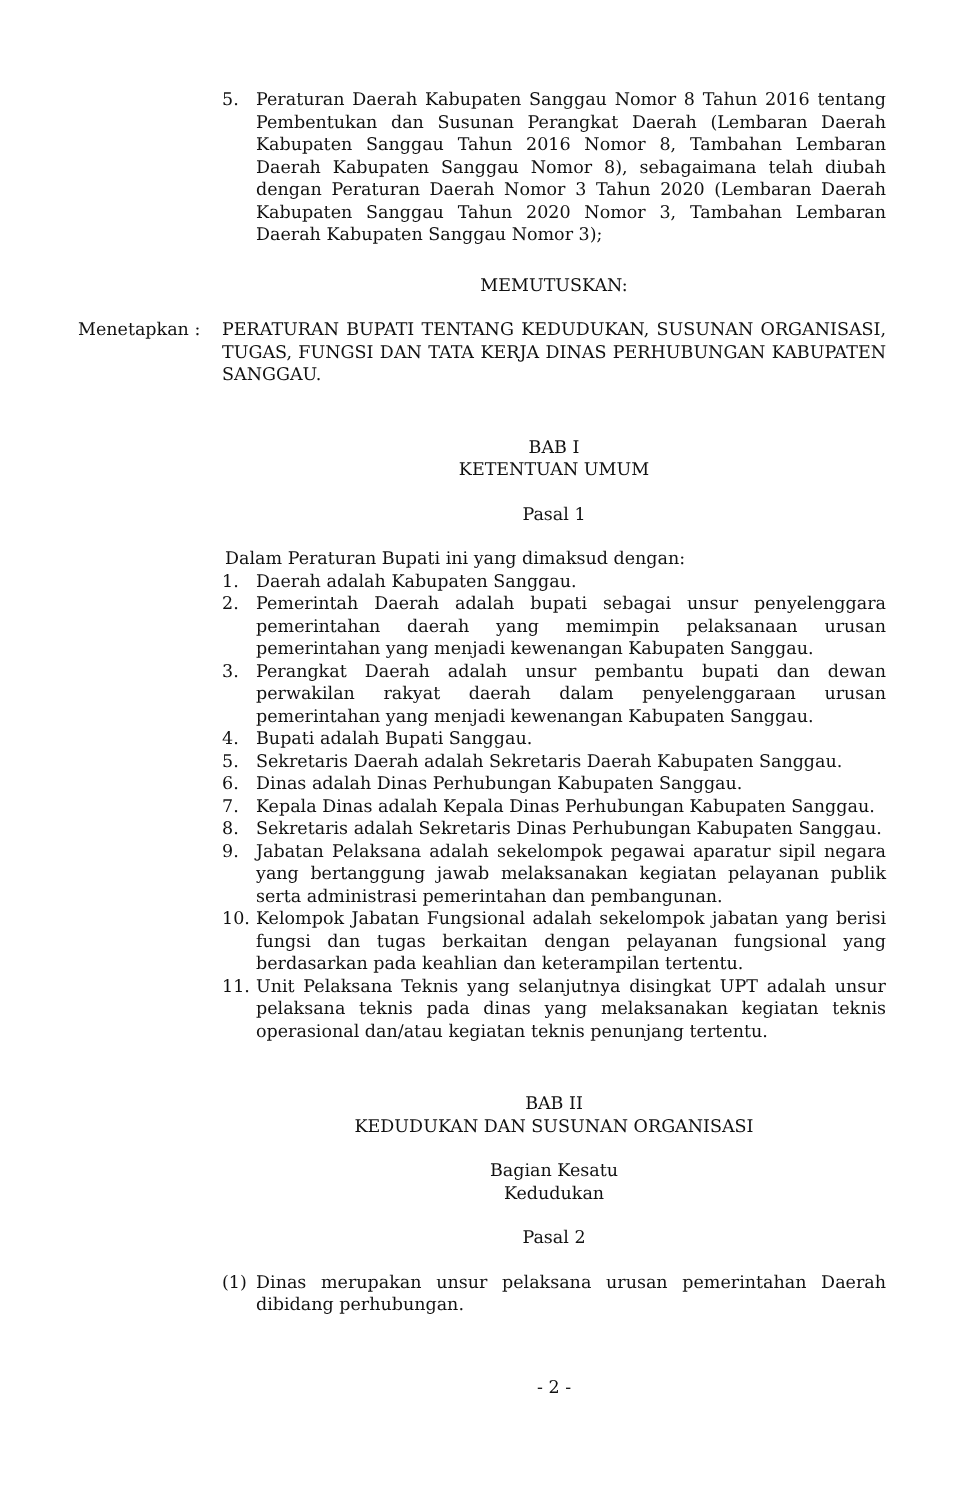5. Peraturan Daerah Kabupaten Sanggau Nomor 8 Tahun 2016 tentang Pembentukan dan Susunan Perangkat Daerah (Lembaran Daerah Kabupaten Sanggau Tahun 2016 Nomor 8, Tambahan Lembaran Daerah Kabupaten Sanggau Nomor 8), sebagaimana telah diubah dengan Peraturan Daerah Nomor 3 Tahun 2020 (Lembaran Daerah Kabupaten Sanggau Tahun 2020 Nomor 3, Tambahan Lembaran Daerah Kabupaten Sanggau Nomor 3);
MEMUTUSKAN:
Menetapkan : PERATURAN BUPATI TENTANG KEDUDUKAN, SUSUNAN ORGANISASI, TUGAS, FUNGSI DAN TATA KERJA DINAS PERHUBUNGAN KABUPATEN SANGGAU.
BAB I
KETENTUAN UMUM
Pasal 1
Dalam Peraturan Bupati ini yang dimaksud dengan:
1. Daerah adalah Kabupaten Sanggau.
2. Pemerintah Daerah adalah bupati sebagai unsur penyelenggara pemerintahan daerah yang memimpin pelaksanaan urusan pemerintahan yang menjadi kewenangan Kabupaten Sanggau.
3. Perangkat Daerah adalah unsur pembantu bupati dan dewan perwakilan rakyat daerah dalam penyelenggaraan urusan pemerintahan yang menjadi kewenangan Kabupaten Sanggau.
4. Bupati adalah Bupati Sanggau.
5. Sekretaris Daerah adalah Sekretaris Daerah Kabupaten Sanggau.
6. Dinas adalah Dinas Perhubungan Kabupaten Sanggau.
7. Kepala Dinas adalah Kepala Dinas Perhubungan Kabupaten Sanggau.
8. Sekretaris adalah Sekretaris Dinas Perhubungan Kabupaten Sanggau.
9. Jabatan Pelaksana adalah sekelompok pegawai aparatur sipil negara yang bertanggung jawab melaksanakan kegiatan pelayanan publik serta administrasi pemerintahan dan pembangunan.
10. Kelompok Jabatan Fungsional adalah sekelompok jabatan yang berisi fungsi dan tugas berkaitan dengan pelayanan fungsional yang berdasarkan pada keahlian dan keterampilan tertentu.
11. Unit Pelaksana Teknis yang selanjutnya disingkat UPT adalah unsur pelaksana teknis pada dinas yang melaksanakan kegiatan teknis operasional dan/atau kegiatan teknis penunjang tertentu.
BAB II
KEDUDUKAN DAN SUSUNAN ORGANISASI
Bagian Kesatu
Kedudukan
Pasal 2
(1) Dinas merupakan unsur pelaksana urusan pemerintahan Daerah dibidang perhubungan.
- 2 -